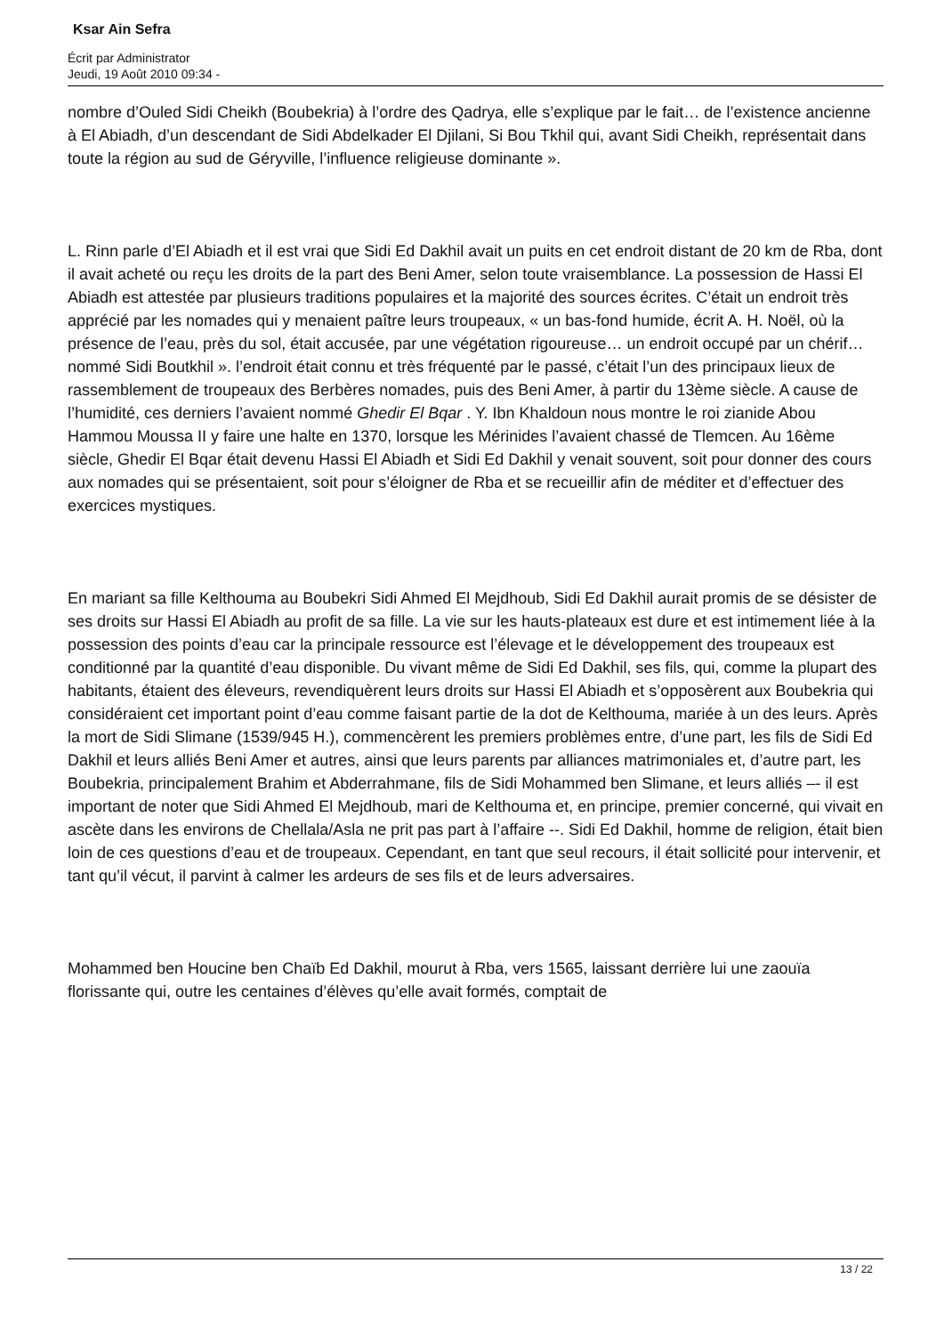Ksar Ain Sefra
Écrit par Administrator
Jeudi, 19 Août 2010 09:34 -
nombre d’Ouled Sidi Cheikh (Boubekria) à l’ordre des Qadrya, elle s’explique par le fait… de l’existence ancienne à El Abiadh, d’un descendant de Sidi Abdelkader El Djilani, Si Bou Tkhil qui, avant Sidi Cheikh, représentait dans toute la région au sud de Géryville, l’influence religieuse dominante ».
L. Rinn parle d’El Abiadh et il est vrai que Sidi Ed Dakhil avait un puits en cet endroit distant de 20 km de Rba, dont il avait acheté ou reçu les droits de la part des Beni Amer, selon toute vraisemblance. La possession de Hassi El Abiadh est attestée par plusieurs traditions populaires et la majorité des sources écrites. C’était un endroit très apprécié par les nomades qui y menaient paître leurs troupeaux, « un bas-fond humide, écrit A. H. Noël, où la présence de l’eau, près du sol, était accusée, par une végétation rigoureuse… un endroit occupé par un chérif… nommé Sidi Boutkhil ». l’endroit était connu et très fréquenté par le passé, c’était l’un des principaux lieux de rassemblement de troupeaux des Berbères nomades, puis des Beni Amer, à partir du 13ème siècle. A cause de l’humidité, ces derniers l’avaient nommé Ghedir El Bqar . Y. Ibn Khaldoun nous montre le roi zianide Abou Hammou Moussa II y faire une halte en 1370, lorsque les Mérinides l’avaient chassé de Tlemcen. Au 16ème siècle, Ghedir El Bqar était devenu Hassi El Abiadh et Sidi Ed Dakhil y venait souvent, soit pour donner des cours aux nomades qui se présentaient, soit pour s’éloigner de Rba et se recueillir afin de méditer et d’effectuer des exercices mystiques.
En mariant sa fille Kelthouma au Boubekri Sidi Ahmed El Mejdhoub, Sidi Ed Dakhil aurait promis de se désister de ses droits sur Hassi El Abiadh au profit de sa fille. La vie sur les hauts-plateaux est dure et est intimement liée à la possession des points d’eau car la principale ressource est l’élevage et le développement des troupeaux est conditionné par la quantité d’eau disponible. Du vivant même de Sidi Ed Dakhil, ses fils, qui, comme la plupart des habitants, étaient des éleveurs, revendiquèrent leurs droits sur Hassi El Abiadh et s’opposèrent aux Boubekria qui considéraient cet important point d’eau comme faisant partie de la dot de Kelthouma, mariée à un des leurs. Après la mort de Sidi Slimane (1539/945 H.), commencèrent les premiers problèmes entre, d’une part, les fils de Sidi Ed Dakhil et leurs alliés Beni Amer et autres, ainsi que leurs parents par alliances matrimoniales et, d’autre part, les Boubekria, principalement Brahim et Abderrahmane, fils de Sidi Mohammed ben Slimane, et leurs alliés –- il est important de noter que Sidi Ahmed El Mejdhoub, mari de Kelthouma et, en principe, premier concerné, qui vivait en ascète dans les environs de Chellala/Asla ne prit pas part à l’affaire --. Sidi Ed Dakhil, homme de religion, était bien loin de ces questions d’eau et de troupeaux. Cependant, en tant que seul recours, il était sollicité pour intervenir, et tant qu’il vécut, il parvint à calmer les ardeurs de ses fils et de leurs adversaires.
Mohammed ben Houcine ben Chaïb Ed Dakhil, mourut à Rba, vers 1565, laissant derrière lui une zaouïa florissante qui, outre les centaines d’élèves qu’elle avait formés, comptait de
13 / 22